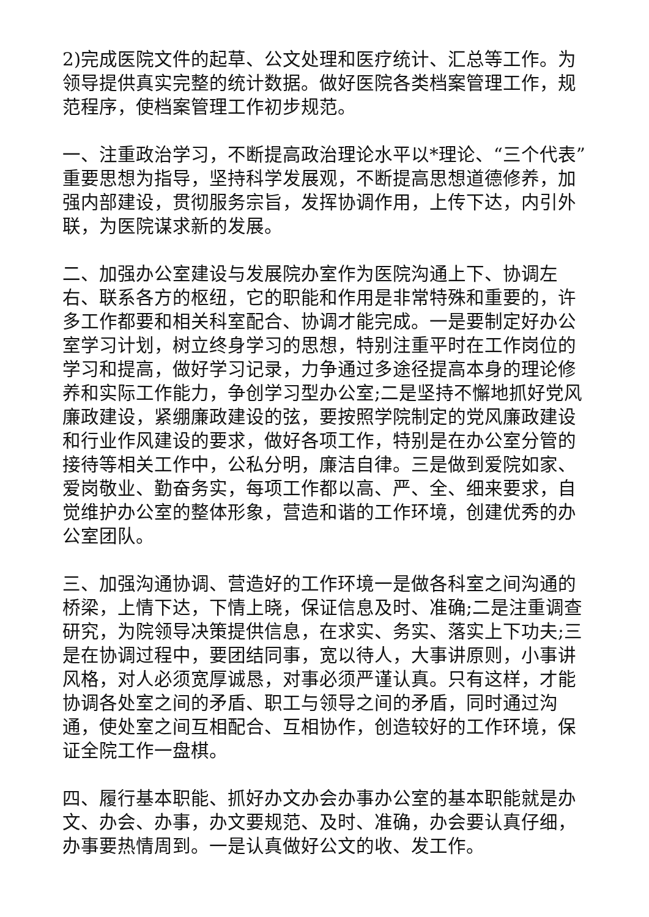2)完成医院文件的起草、公文处理和医疗统计、汇总等工作。为领导提供真实完整的统计数据。做好医院各类档案管理工作，规范程序，使档案管理工作初步规范。
一、注重政治学习，不断提高政治理论水平以*理论、“三个代表”重要思想为指导，坚持科学发展观，不断提高思想道德修养，加强内部建设，贯彻服务宗旨，发挥协调作用，上传下达，内引外联，为医院谋求新的发展。
二、加强办公室建设与发展院办室作为医院沟通上下、协调左右、联系各方的枢纽，它的职能和作用是非常特殊和重要的，许多工作都要和相关科室配合、协调才能完成。一是要制定好办公室学习计划，树立终身学习的思想，特别注重平时在工作岗位的学习和提高，做好学习记录，力争通过多途径提高本身的理论修养和实际工作能力，争创学习型办公室;二是坚持不懈地抓好党风廉政建设，紧绷廉政建设的弦，要按照学院制定的党风廉政建设和行业作风建设的要求，做好各项工作，特别是在办公室分管的接待等相关工作中，公私分明，廉洁自律。三是做到爱院如家、爱岗敬业、勤奋务实，每项工作都以高、严、全、细来要求，自觉维护办公室的整体形象，营造和谐的工作环境，创建优秀的办公室团队。
三、加强沟通协调、营造好的工作环境一是做各科室之间沟通的桥梁，上情下达，下情上晓，保证信息及时、准确;二是注重调查研究，为院领导决策提供信息，在求实、务实、落实上下功夫;三是在协调过程中，要团结同事，宽以待人，大事讲原则，小事讲风格，对人必须宽厚诚恳，对事必须严谨认真。只有这样，才能协调各处室之间的矛盾、职工与领导之间的矛盾，同时通过沟通，使处室之间互相配合、互相协作，创造较好的工作环境，保证全院工作一盘棋。
四、履行基本职能、抓好办文办会办事办公室的基本职能就是办文、办会、办事，办文要规范、及时、准确，办会要认真仔细，办事要热情周到。一是认真做好公文的收、发工作。